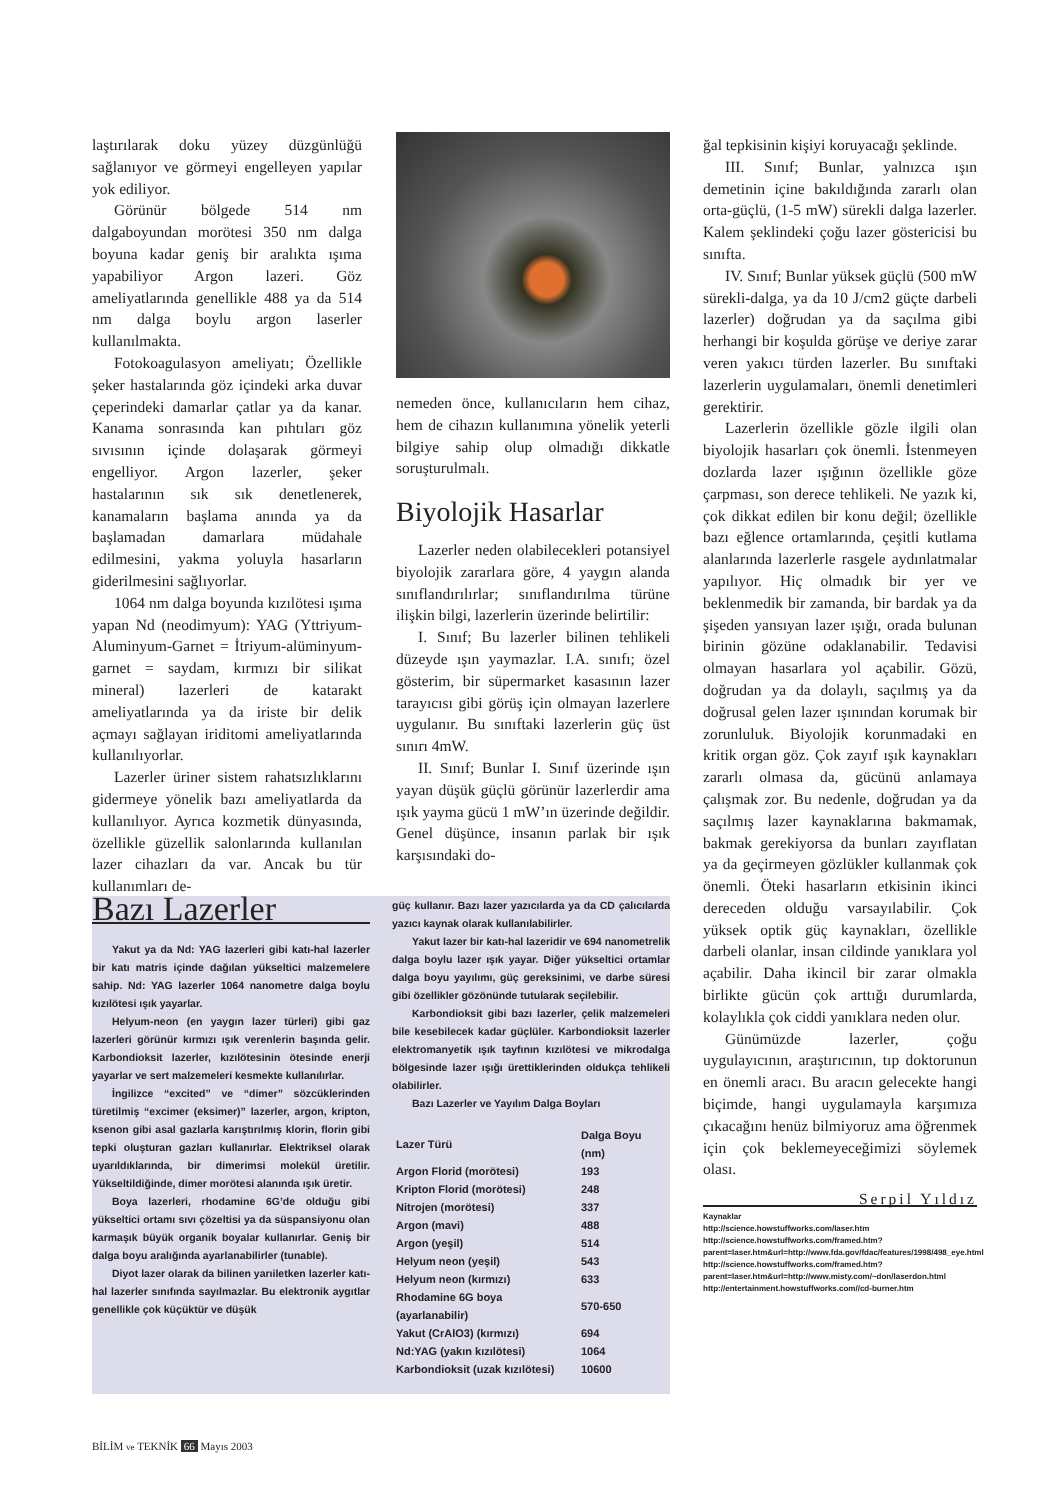laştırılarak doku yüzey düzgünlüğü sağlanıyor ve görmeyi engelleyen yapılar yok ediliyor.
Görünür bölgede 514 nm dalgaboyundan morötesi 350 nm dalga boyuna kadar geniş bir aralıkta ışıma yapabiliyor Argon lazeri. Göz ameliyatlarında genellikle 488 ya da 514 nm dalga boylu argon laserler kullanılmakta.
Fotokoagulasyon ameliyatı; Özellikle şeker hastalarında göz içindeki arka duvar çeperindeki damarlar çatlar ya da kanar. Kanama sonrasında kan pıhtıları göz sıvısının içinde dolaşarak görmeyi engelliyor. Argon lazerler, şeker hastalarının sık sık denetlenerek, kanamaların başlama anında ya da başlamadan damarlara müdahale edilmesini, yakma yoluyla hasarların giderilmesini sağlıyorlar.
1064 nm dalga boyunda kızılötesi ışıma yapan Nd (neodimyum): YAG (Yttriyum-Aluminyum-Garnet = İtriyum-alüminyum-garnet = saydam, kırmızı bir silikat mineral) lazerleri de katarakt ameliyatlarında ya da iriste bir delik açmayı sağlayan iriditomi ameliyatlarında kullanılıyorlar.
Lazerler üriner sistem rahatsızlıklarını gidermeye yönelik bazı ameliyatlarda da kullanılıyor. Ayrıca kozmetik dünyasında, özellikle güzellik salonlarında kullanılan lazer cihazları da var. Ancak bu tür kullanımları de-
nemeden önce, kullanıcıların hem cihaz, hem de cihazın kullanımına yönelik yeterli bilgiye sahip olup olmadığı dikkatle soruşturulmalı.
Biyolojik Hasarlar
Lazerler neden olabilecekleri potansiyel biyolojik zararlara göre, 4 yaygın alanda sınıflandırılırlar; sınıflandırılma türüne ilişkin bilgi, lazerlerin üzerinde belirtilir:
I. Sınıf; Bu lazerler bilinen tehlikeli düzeyde ışın yaymazlar. I.A. sınıfı; özel gösterim, bir süpermarket kasasının lazer tarayıcısı gibi görüş için olmayan lazerlere uygulanır. Bu sınıftaki lazerlerin güç üst sınırı 4mW.
II. Sınıf; Bunlar I. Sınıf üzerinde ışın yayan düşük güçlü görünür lazerlerdir ama ışık yayma gücü 1 mW’ın üzerinde değildir. Genel düşünce, insanın parlak bir ışık karşısındaki do-
ğal tepkisinin kişiyi koruyacağı şeklinde.
III. Sınıf; Bunlar, yalnızca ışın demetinin içine bakıldığında zararlı olan orta-güçlü, (1-5 mW) sürekli dalga lazerler. Kalem şeklindeki çoğu lazer göstericisi bu sınıfta.
IV. Sınıf; Bunlar yüksek güçlü (500 mW sürekli-dalga, ya da 10 J/cm2 güçte darbeli lazerler) doğrudan ya da saçılma gibi herhangi bir koşulda görüşe ve deriye zarar veren yakıcı türden lazerler. Bu sınıftaki lazerlerin uygulamaları, önemli denetimleri gerektirir.
Lazerlerin özellikle gözle ilgili olan biyolojik hasarları çok önemli. İstenmeyen dozlarda lazer ışığının özellikle göze çarpması, son derece tehlikeli. Ne yazık ki, çok dikkat edilen bir konu değil; özellikle bazı eğlence ortamlarında, çeşitli kutlama alanlarında lazerlerle rasgele aydınlatmalar yapılıyor. Hiç olmadık bir yer ve beklenmedik bir zamanda, bir bardak ya da şişeden yansıyan lazer ışığı, orada bulunan birinin gözüne odaklanabilir. Tedavisi olmayan hasarlara yol açabilir. Gözü, doğrudan ya da dolaylı, saçılmış ya da doğrusal gelen lazer ışınından korumak bir zorunluluk. Biyolojik korunmadaki en kritik organ göz. Çok zayıf ışık kaynakları zararlı olmasa da, gücünü anlamaya çalışmak zor. Bu nedenle, doğrudan ya da saçılmış lazer kaynaklarına bakmamak, bakmak gerekiyorsa da bunları zayıflatan ya da geçirmeyen gözlükler kullanmak çok önemli. Öteki hasarların etkisinin ikinci dereceden olduğu varsayılabilir. Çok yüksek optik güç kaynakları, özellikle darbeli olanlar, insan cildinde yanıklara yol açabilir. Daha ikincil bir zarar olmakla birlikte gücün çok arttığı durumlarda, kolaylıkla çok ciddi yanıklara neden olur.
Günümüzde lazerler, çoğu uygulayıcının, araştırıcının, tıp doktorunun en önemli aracı. Bu aracın gelecekte hangi biçimde, hangi uygulamayla karşımıza çıkacağını henüz bilmiyoruz ama öğrenmek için çok beklemeyeceğimizi söylemek olası.
Serpil Yıldız
Bazı Lazerler
Yakut ya da Nd: YAG lazerleri gibi katı-hal lazerler bir katı matris içinde dağılan yükseltici malzemelere sahip. Nd: YAG lazerler 1064 nanometre dalga boylu kızılötesi ışık yayarlar.
Helyum-neon (en yaygın lazer türleri) gibi gaz lazerleri görünür kırmızı ışık verenlerin başında gelir. Karbondioksit lazerler, kızılötesinin ötesinde enerji yayarlar ve sert malzemeleri kesmekte kullanılırlar.
İngilizce “excited” ve “dimer” sözcüklerinden türetilmiş “excimer (eksimer)” lazerler, argon, kripton, ksenon gibi asal gazlarla karıştırılmış klorin, florin gibi tepki oluşturan gazları kullanırlar. Elektriksel olarak uyarıldıklarında, bir dimerimsi molekül üretilir. Yükseltildiğinde, dimer morötesi alanında ışık üretir.
Boya lazerleri, rhodamine 6G’de olduğu gibi yükseltici ortamı sıvı çözeltisi ya da süspansiyonu olan karmaşık büyük organik boyalar kullanırlar. Geniş bir dalga boyu aralığında ayarlanabilirler (tunable).
Diyot lazer olarak da bilinen yarıiletken lazerler katı-hal lazerler sınıfında sayılmazlar. Bu elektronik aygıtlar genellikle çok küçüktür ve düşük
güç kullanır. Bazı lazer yazıcılarda ya da CD çalıcılarda yazıcı kaynak olarak kullanılabilirler.
Yakut lazer bir katı-hal lazeridir ve 694 nanometrelik dalga boylu lazer ışık yayar. Diğer yükseltici ortamlar dalga boyu yayılımı, güç gereksinimi, ve darbe süresi gibi özellikler gözönünde tutularak seçilebilir.
Karbondioksit gibi bazı lazerler, çelik malzemeleri bile kesebilecek kadar güçlüler. Karbondioksit lazerler elektromanyetik ışık tayfının kızılötesi ve mikrodalga bölgesinde lazer ışığı ürettiklerinden oldukça tehlikeli olabilirler.
Bazı Lazerler ve Yayılım Dalga Boyları
| Lazer Türü | Dalga Boyu (nm) |
| --- | --- |
| Argon Florid (morötesi) | 193 |
| Kripton Florid (morötesi) | 248 |
| Nitrojen (morötesi) | 337 |
| Argon (mavi) | 488 |
| Argon (yeşil) | 514 |
| Helyum neon (yeşil) | 543 |
| Helyum neon (kırmızı) | 633 |
| Rhodamine 6G boya (ayarlanabilir) | 570-650 |
| Yakut (CrAlO3) (kırmızı) | 694 |
| Nd:YAG (yakın kızılötesi) | 1064 |
| Karbondioksit (uzak kızılötesi) | 10600 |
Kaynaklar
http://science.howstuffworks.com/laser.htm
http://science.howstuffworks.com/framed.htm?parent=laser.htm&url=http://www.fda.gov/fdac/features/1998/498_eye.html
http://science.howstuffworks.com/framed.htm?parent=laser.htm&url=http://www.misty.com/~don/laserdon.html
http://entertainment.howstuffworks.com//cd-burner.htm
BİLİM ve TEKNİK 66 Mayıs 2003